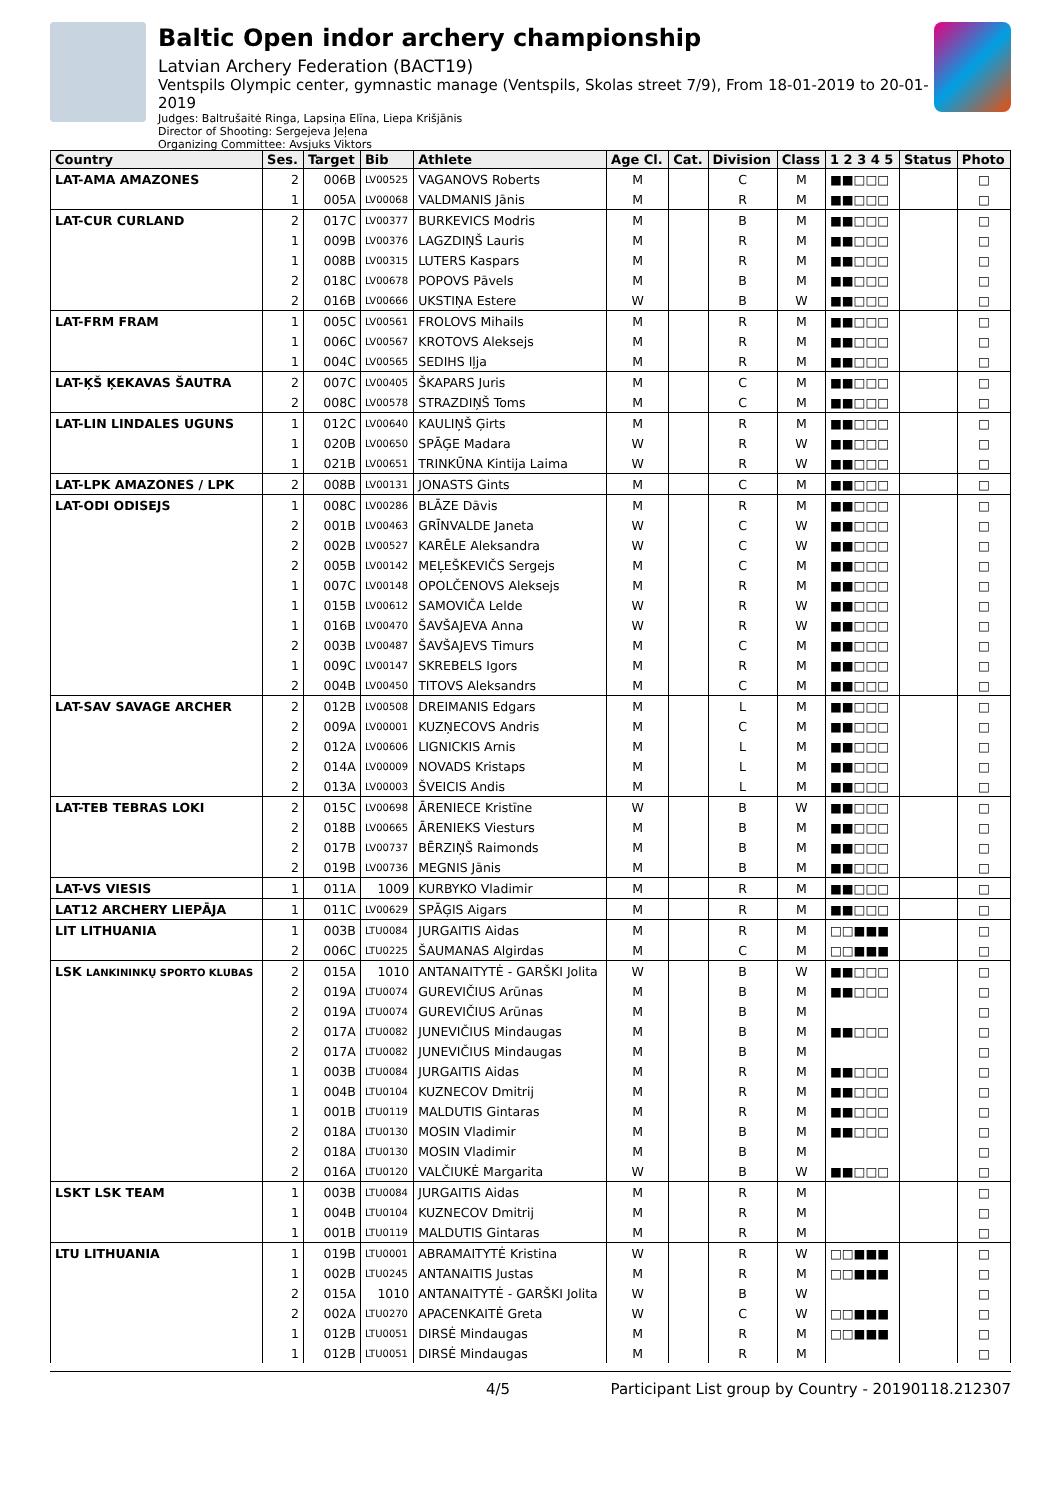Baltic Open indor archery championship
Latvian Archery Federation (BACT19)
Ventspils Olympic center, gymnastic manage (Ventspils, Skolas street 7/9), From 18-01-2019 to 20-01-2019
Judges: Baltrušaitė Ringa, Lapsiņa Elīna, Liepa Krišjānis
Director of Shooting: Sergejeva Jeļena
Organizing Committee: Avsjuks Viktors
| Country | Ses. | Target | Bib | Athlete | Age Cl. | Cat. | Division | Class | 1 2 3 4 5 | Status | Photo |
| --- | --- | --- | --- | --- | --- | --- | --- | --- | --- | --- | --- |
| LAT-AMA AMAZONES | 2 | 006B | LV00525 | VAGANOVS Roberts | M | | C | M | ■■□□□ | | □ |
| | 1 | 005A | LV00068 | VALDMANIS Jānis | M | | R | M | ■■□□□ | | □ |
| LAT-CUR CURLAND | 2 | 017C | LV00377 | BURKEVICS Modris | M | | B | M | ■■□□□ | | □ |
| | 1 | 009B | LV00376 | LAGZDIŅŠ Lauris | M | | R | M | ■■□□□ | | □ |
| | 1 | 008B | LV00315 | LUTERS Kaspars | M | | R | M | ■■□□□ | | □ |
| | 2 | 018C | LV00678 | POPOVS Pāvels | M | | B | M | ■■□□□ | | □ |
| | 2 | 016B | LV00666 | UKSTIŅA Estere | W | | B | W | ■■□□□ | | □ |
| LAT-FRM FRAM | 1 | 005C | LV00561 | FROLOVS Mihails | M | | R | M | ■■□□□ | | □ |
| | 1 | 006C | LV00567 | KROTOVS Aleksejs | M | | R | M | ■■□□□ | | □ |
| | 1 | 004C | LV00565 | SEDIHS Iļja | M | | R | M | ■■□□□ | | □ |
| LAT-ĶŠ ĶEKAVAS ŠAUTRA | 2 | 007C | LV00405 | ŠKAPARS Juris | M | | C | M | ■■□□□ | | □ |
| | 2 | 008C | LV00578 | STRAZDIŅŠ Toms | M | | C | M | ■■□□□ | | □ |
| LAT-LIN LINDALES UGUNS | 1 | 012C | LV00640 | KAULIŅŠ Ģirts | M | | R | M | ■■□□□ | | □ |
| | 1 | 020B | LV00650 | SPĀĢE Madara | W | | R | W | ■■□□□ | | □ |
| | 1 | 021B | LV00651 | TRINKŪNA Kintija Laima | W | | R | W | ■■□□□ | | □ |
| LAT-LPK AMAZONES / LPK | 2 | 008B | LV00131 | JONASTS Gints | M | | C | M | ■■□□□ | | □ |
| LAT-ODI ODISEJS | 1 | 008C | LV00286 | BLĀZE Dāvis | M | | R | M | ■■□□□ | | □ |
| | 2 | 001B | LV00463 | GRĪNVALDE Janeta | W | | C | W | ■■□□□ | | □ |
| | 2 | 002B | LV00527 | KARĒLE Aleksandra | W | | C | W | ■■□□□ | | □ |
| | 2 | 005B | LV00142 | MEĻEŠKEVIČS Sergejs | M | | C | M | ■■□□□ | | □ |
| | 1 | 007C | LV00148 | OPOLČENOVS Aleksejs | M | | R | M | ■■□□□ | | □ |
| | 1 | 015B | LV00612 | SAMOVIČA Lelde | W | | R | W | ■■□□□ | | □ |
| | 1 | 016B | LV00470 | ŠAVŠAJEVA Anna | W | | R | W | ■■□□□ | | □ |
| | 2 | 003B | LV00487 | ŠAVŠAJEVS Timurs | M | | C | M | ■■□□□ | | □ |
| | 1 | 009C | LV00147 | SKREBELS Igors | M | | R | M | ■■□□□ | | □ |
| | 2 | 004B | LV00450 | TITOVS Aleksandrs | M | | C | M | ■■□□□ | | □ |
| LAT-SAV SAVAGE ARCHER | 2 | 012B | LV00508 | DREIMANIS Edgars | M | | L | M | ■■□□□ | | □ |
| | 2 | 009A | LV00001 | KUZŅECOVS Andris | M | | C | M | ■■□□□ | | □ |
| | 2 | 012A | LV00606 | LIGNICKIS Arnis | M | | L | M | ■■□□□ | | □ |
| | 2 | 014A | LV00009 | NOVADS Kristaps | M | | L | M | ■■□□□ | | □ |
| | 2 | 013A | LV00003 | ŠVEICIS Andis | M | | L | M | ■■□□□ | | □ |
| LAT-TEB TEBRAS LOKI | 2 | 015C | LV00698 | ĀRENIECE Kristīne | W | | B | W | ■■□□□ | | □ |
| | 2 | 018B | LV00665 | ĀRENIEKS Viesturs | M | | B | M | ■■□□□ | | □ |
| | 2 | 017B | LV00737 | BĒRZIŅŠ Raimonds | M | | B | M | ■■□□□ | | □ |
| | 2 | 019B | LV00736 | MEGNIS Jānis | M | | B | M | ■■□□□ | | □ |
| LAT-VS VIESIS | 1 | 011A | 1009 | KURBYKO Vladimir | M | | R | M | ■■□□□ | | □ |
| LAT12 ARCHERY LIEPĀJA | 1 | 011C | LV00629 | SPĀĢIS Aigars | M | | R | M | ■■□□□ | | □ |
| LIT LITHUANIA | 1 | 003B | LTU0084 | JURGAITIS Aidas | M | | R | M | □□■■■ | | □ |
| | 2 | 006C | LTU0225 | ŠAUMANAS Algirdas | M | | C | M | □□■■■ | | □ |
| LSK LANKININKŲ SPORTO KLUBAS | 2 | 015A | 1010 | ANTANAITYTĖ - GARŠKI Jolita | W | | B | W | ■■□□□ | | □ |
| | 2 | 019A | LTU0074 | GUREVIČIUS Arūnas | M | | B | M | ■■□□□ | | □ |
| | 2 | 019A | LTU0074 | GUREVIČIUS Arūnas | M | | B | M | | | □ |
| | 2 | 017A | LTU0082 | JUNEVIČIUS Mindaugas | M | | B | M | ■■□□□ | | □ |
| | 2 | 017A | LTU0082 | JUNEVIČIUS Mindaugas | M | | B | M | | | □ |
| | 1 | 003B | LTU0084 | JURGAITIS Aidas | M | | R | M | ■■□□□ | | □ |
| | 1 | 004B | LTU0104 | KUZNECOV Dmitrij | M | | R | M | ■■□□□ | | □ |
| | 1 | 001B | LTU0119 | MALDUTIS Gintaras | M | | R | M | ■■□□□ | | □ |
| | 2 | 018A | LTU0130 | MOSIN Vladimir | M | | B | M | ■■□□□ | | □ |
| | 2 | 018A | LTU0130 | MOSIN Vladimir | M | | B | M | | | □ |
| | 2 | 016A | LTU0120 | VALČIUKĖ Margarita | W | | B | W | ■■□□□ | | □ |
| LSKT LSK TEAM | 1 | 003B | LTU0084 | JURGAITIS Aidas | M | | R | M | | | □ |
| | 1 | 004B | LTU0104 | KUZNECOV Dmitrij | M | | R | M | | | □ |
| | 1 | 001B | LTU0119 | MALDUTIS Gintaras | M | | R | M | | | □ |
| LTU LITHUANIA | 1 | 019B | LTU0001 | ABRAMAITYTĖ Kristina | W | | R | W | □□■■■ | | □ |
| | 1 | 002B | LTU0245 | ANTANAITIS Justas | M | | R | M | □□■■■ | | □ |
| | 2 | 015A | 1010 | ANTANAITYTĖ - GARŠKI Jolita | W | | B | W | | | □ |
| | 2 | 002A | LTU0270 | APACENKAITĖ Greta | W | | C | W | □□■■■ | | □ |
| | 1 | 012B | LTU0051 | DIRSĖ Mindaugas | M | | R | M | □□■■■ | | □ |
| | 1 | 012B | LTU0051 | DIRSĖ Mindaugas | M | | R | M | | | □ |
4/5 Participant List group by Country - 20190118.212307